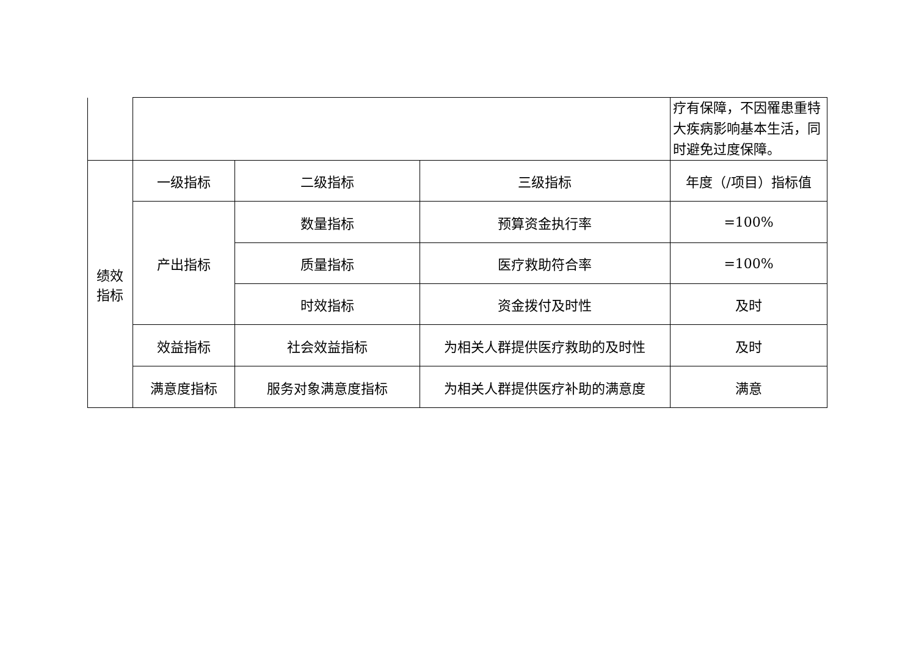| | | | | 疗有保障，不因罹患重特大疾病影响基本生活，同时避免过度保障。 |
| 绩效 指标 | 一级指标 | 二级指标 | 三级指标 | 年度（/项目）指标值 |
| | 产出指标 | 数量指标 | 预算资金执行率 | =100% |
| | | 质量指标 | 医疗救助符合率 | =100% |
| | | 时效指标 | 资金拨付及时性 | 及时 |
| | 效益指标 | 社会效益指标 | 为相关人群提供医疗救助的及时性 | 及时 |
| | 满意度指标 | 服务对象满意度指标 | 为相关人群提供医疗补助的满意度 | 满意 |